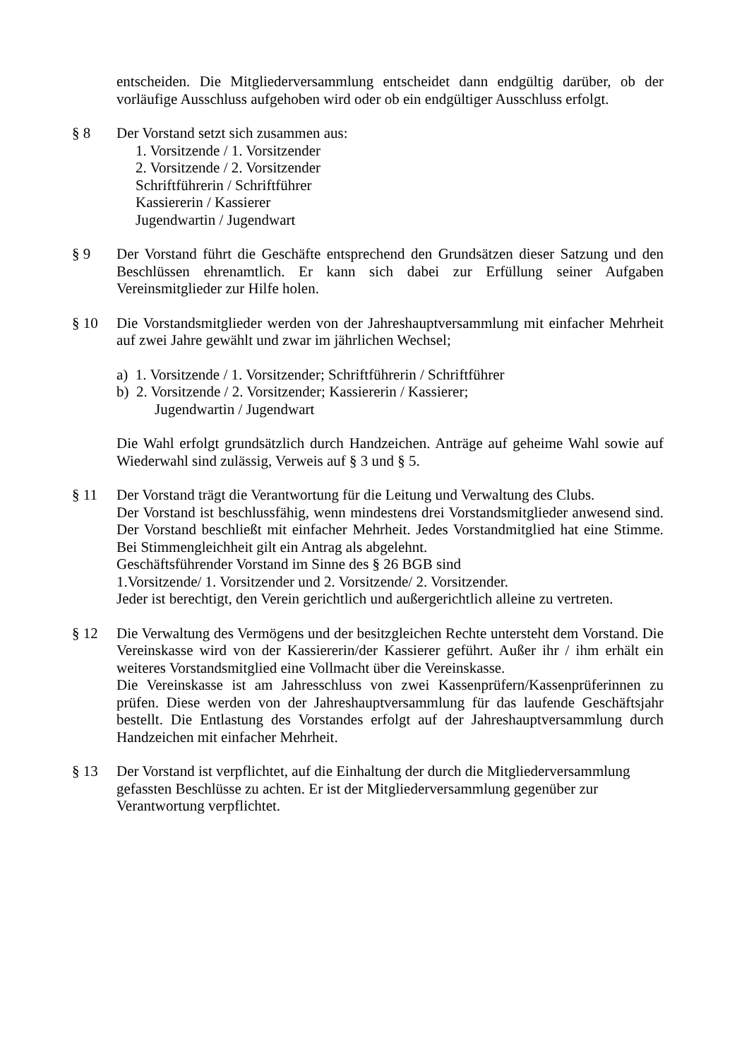entscheiden. Die Mitgliederversammlung entscheidet dann endgültig darüber, ob der vorläufige Ausschluss aufgehoben wird oder ob ein endgültiger Ausschluss erfolgt.
§ 8 Der Vorstand setzt sich zusammen aus:
1. Vorsitzende / 1. Vorsitzender
2. Vorsitzende / 2. Vorsitzender
Schriftführerin / Schriftführer
Kassiererin / Kassierer
Jugendwartin / Jugendwart
§ 9 Der Vorstand führt die Geschäfte entsprechend den Grundsätzen dieser Satzung und den Beschlüssen ehrenamtlich. Er kann sich dabei zur Erfüllung seiner Aufgaben Vereinsmitglieder zur Hilfe holen.
§ 10 Die Vorstandsmitglieder werden von der Jahreshauptversammlung mit einfacher Mehrheit auf zwei Jahre gewählt und zwar im jährlichen Wechsel;
a) 1. Vorsitzende / 1. Vorsitzender; Schriftführerin / Schriftführer
b) 2. Vorsitzende / 2. Vorsitzender; Kassiererin / Kassierer;
Jugendwartin / Jugendwart
Die Wahl erfolgt grundsätzlich durch Handzeichen. Anträge auf geheime Wahl sowie auf Wiederwahl sind zulässig, Verweis auf § 3 und § 5.
§ 11 Der Vorstand trägt die Verantwortung für die Leitung und Verwaltung des Clubs.
Der Vorstand ist beschlussfähig, wenn mindestens drei Vorstandsmitglieder anwesend sind. Der Vorstand beschließt mit einfacher Mehrheit. Jedes Vorstandmitglied hat eine Stimme. Bei Stimmengleichheit gilt ein Antrag als abgelehnt.
Geschäftsführender Vorstand im Sinne des § 26 BGB sind
1.Vorsitzende/ 1. Vorsitzender und 2. Vorsitzende/ 2. Vorsitzender.
Jeder ist berechtigt, den Verein gerichtlich und außergerichtlich alleine zu vertreten.
§ 12 Die Verwaltung des Vermögens und der besitzgleichen Rechte untersteht dem Vorstand. Die Vereinskasse wird von der Kassiererin/der Kassierer geführt. Außer ihr / ihm erhält ein weiteres Vorstandsmitglied eine Vollmacht über die Vereinskasse.
Die Vereinskasse ist am Jahresschluss von zwei Kassenprüfern/Kassenprüferinnen zu prüfen. Diese werden von der Jahreshauptversammlung für das laufende Geschäftsjahr bestellt. Die Entlastung des Vorstandes erfolgt auf der Jahreshauptversammlung durch Handzeichen mit einfacher Mehrheit.
§ 13 Der Vorstand ist verpflichtet, auf die Einhaltung der durch die Mitgliederversammlung gefassten Beschlüsse zu achten. Er ist der Mitgliederversammlung gegenüber zur Verantwortung verpflichtet.